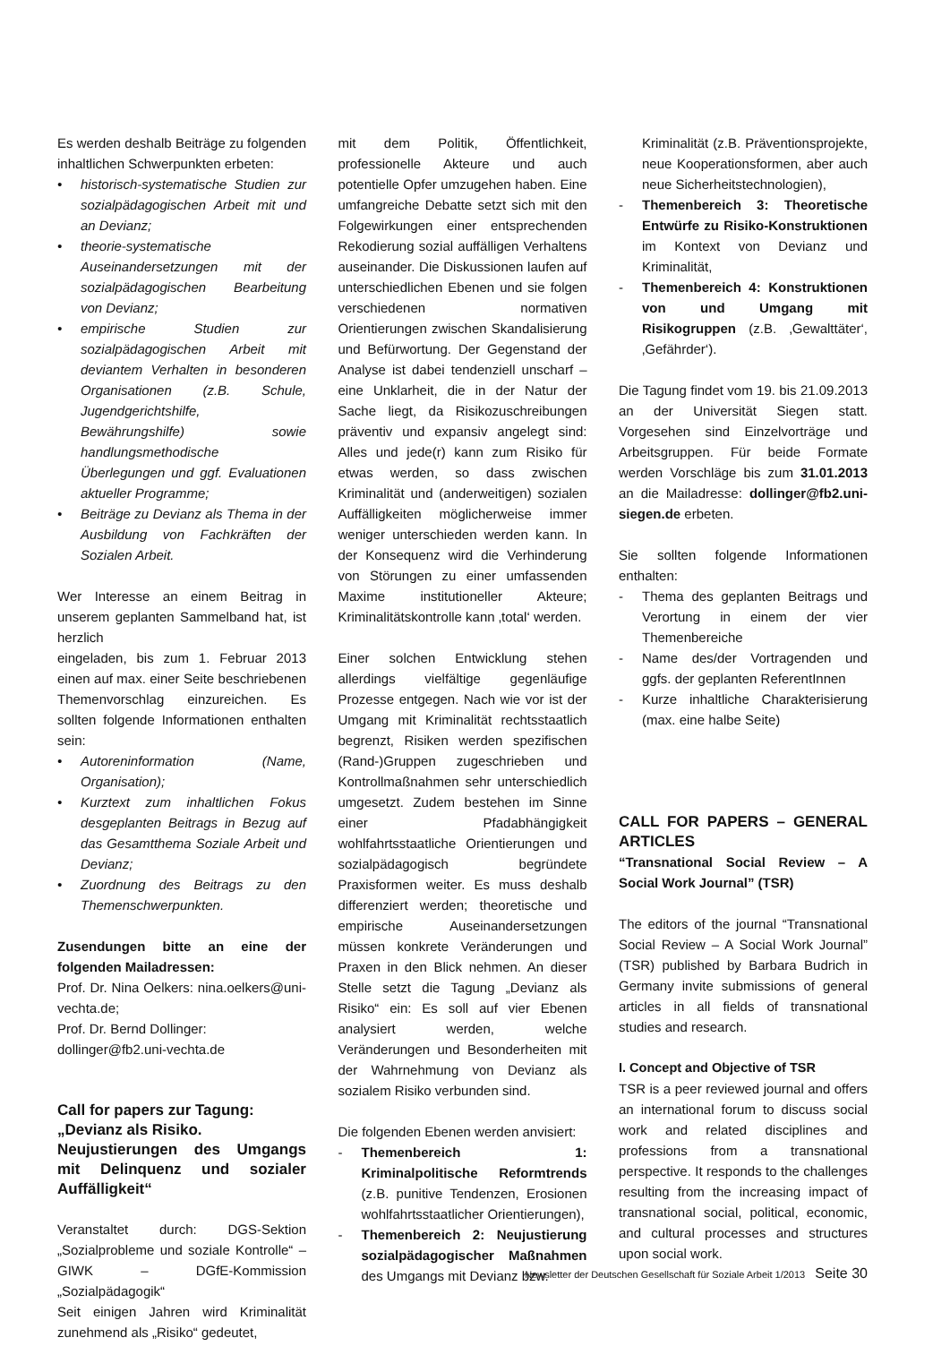Es werden deshalb Beiträge zu folgenden inhaltlichen Schwerpunkten erbeten:
• historisch-systematische Studien zur sozialpädagogischen Arbeit mit und an Devianz;
• theorie-systematische Auseinandersetzungen mit der sozialpädagogischen Bearbeitung von Devianz;
• empirische Studien zur sozialpädagogischen Arbeit mit deviantem Verhalten in besonderen Organisationen (z.B. Schule, Jugendgerichtshilfe, Bewährungshilfe) sowie handlungsmethodische Überlegungen und ggf. Evaluationen aktueller Programme;
• Beiträge zu Devianz als Thema in der Ausbildung von Fachkräften der Sozialen Arbeit.
Wer Interesse an einem Beitrag in unserem geplanten Sammelband hat, ist herzlich
eingeladen, bis zum 1. Februar 2013 einen auf max. einer Seite beschriebenen Themenvorschlag einzureichen. Es sollten folgende Informationen enthalten sein:
• Autoreninformation (Name, Organisation);
• Kurztext zum inhaltlichen Fokus desgeplanten Beitrags in Bezug auf das Gesamtthema Soziale Arbeit und Devianz;
• Zuordnung des Beitrags zu den Themenschwerpunkten.
Zusendungen bitte an eine der folgenden Mailadressen:
Prof. Dr. Nina Oelkers: nina.oelkers@uni-vechta.de;
Prof. Dr. Bernd Dollinger:
dollinger@fb2.uni-vechta.de
Call for papers zur Tagung:
„Devianz als Risiko.
Neujustierungen des Umgangs mit Delinquenz und sozialer Auffälligkeit“
Veranstaltet durch: DGS-Sektion „Sozialprobleme und soziale Kontrolle“ – GIWK – DGfE-Kommission „Sozialpädagogik“
Seit einigen Jahren wird Kriminalität zunehmend als „Risiko“ gedeutet,
mit dem Politik, Öffentlichkeit, professionelle Akteure und auch potentielle Opfer umzugehen haben. Eine umfangreiche Debatte setzt sich mit den Folgewirkungen einer entsprechenden Rekodierung sozial auffälligen Verhaltens auseinander. Die Diskussionen laufen auf unterschiedlichen Ebenen und sie folgen verschiedenen normativen Orientierungen zwischen Skandalisierung und Befürwortung. Der Gegenstand der Analyse ist dabei tendenziell unscharf – eine Unklarheit, die in der Natur der Sache liegt, da Risikozuschreibungen präventiv und expansiv angelegt sind: Alles und jede(r) kann zum Risiko für etwas werden, so dass zwischen Kriminalität und (anderweitigen) sozialen Auffälligkeiten möglicherweise immer weniger unterschieden werden kann. In der Konsequenz wird die Verhinderung von Störungen zu einer umfassenden Maxime institutioneller Akteure; Kriminalitätskontrolle kann ‚total‘ werden.
Einer solchen Entwicklung stehen allerdings vielfältige gegenläufige Prozesse entgegen. Nach wie vor ist der Umgang mit Kriminalität rechtsstaatlich begrenzt, Risiken werden spezifischen (Rand-)Gruppen zugeschrieben und Kontrollmaßnahmen sehr unterschiedlich umgesetzt. Zudem bestehen im Sinne einer Pfadabhängigkeit wohlfahrtsstaatliche Orientierungen und sozialpädagogisch begründete Praxisformen weiter. Es muss deshalb differenziert werden; theoretische und empirische Auseinandersetzungen müssen konkrete Veränderungen und Praxen in den Blick nehmen. An dieser Stelle setzt die Tagung „Devianz als Risiko“ ein: Es soll auf vier Ebenen analysiert werden, welche Veränderungen und Besonderheiten mit der Wahrnehmung von Devianz als sozialem Risiko verbunden sind.
Die folgenden Ebenen werden anvisiert:
- Themenbereich 1: Kriminalpolitische Reformtrends (z.B. punitive Tendenzen, Erosionen wohlfahrtsstaatlicher Orientierungen),
- Themenbereich 2: Neujustierung sozialpädagogischer Maßnahmen des Umgangs mit Devianz bzw.
Kriminalität (z.B. Präventionsprojekte, neue Kooperationsformen, aber auch neue Sicherheitstechnologien),
- Themenbereich 3: Theoretische Entwürfe zu Risiko-Konstruktionen im Kontext von Devianz und Kriminalität,
- Themenbereich 4: Konstruktionen von und Umgang mit Risikogruppen (z.B. ‚Gewalttäter‘, ‚Gefährder‘).
Die Tagung findet vom 19. bis 21.09.2013 an der Universität Siegen statt. Vorgesehen sind Einzelvorträge und Arbeitsgruppen. Für beide Formate werden Vorschläge bis zum 31.01.2013 an die Mailadresse: dollinger@fb2.uni-siegen.de erbeten.
Sie sollten folgende Informationen enthalten:
- Thema des geplanten Beitrags und Verortung in einem der vier Themenbereiche
- Name des/der Vortragenden und ggfs. der geplanten ReferentInnen
- Kurze inhaltliche Charakterisierung (max. eine halbe Seite)
CALL FOR PAPERS – GENERAL ARTICLES
“Transnational Social Review – A Social Work Journal” (TSR)
The editors of the journal “Transnational Social Review – A Social Work Journal” (TSR) published by Barbara Budrich in Germany invite submissions of general articles in all fields of transnational studies and research.
I. Concept and Objective of TSR
TSR is a peer reviewed journal and offers an international forum to discuss social work and related disciplines and professions from a transnational perspective. It responds to the challenges resulting from the increasing impact of transnational social, political, economic, and cultural processes and structures upon social work.
Newsletter der Deutschen Gesellschaft für Soziale Arbeit 1/2013 Seite 30